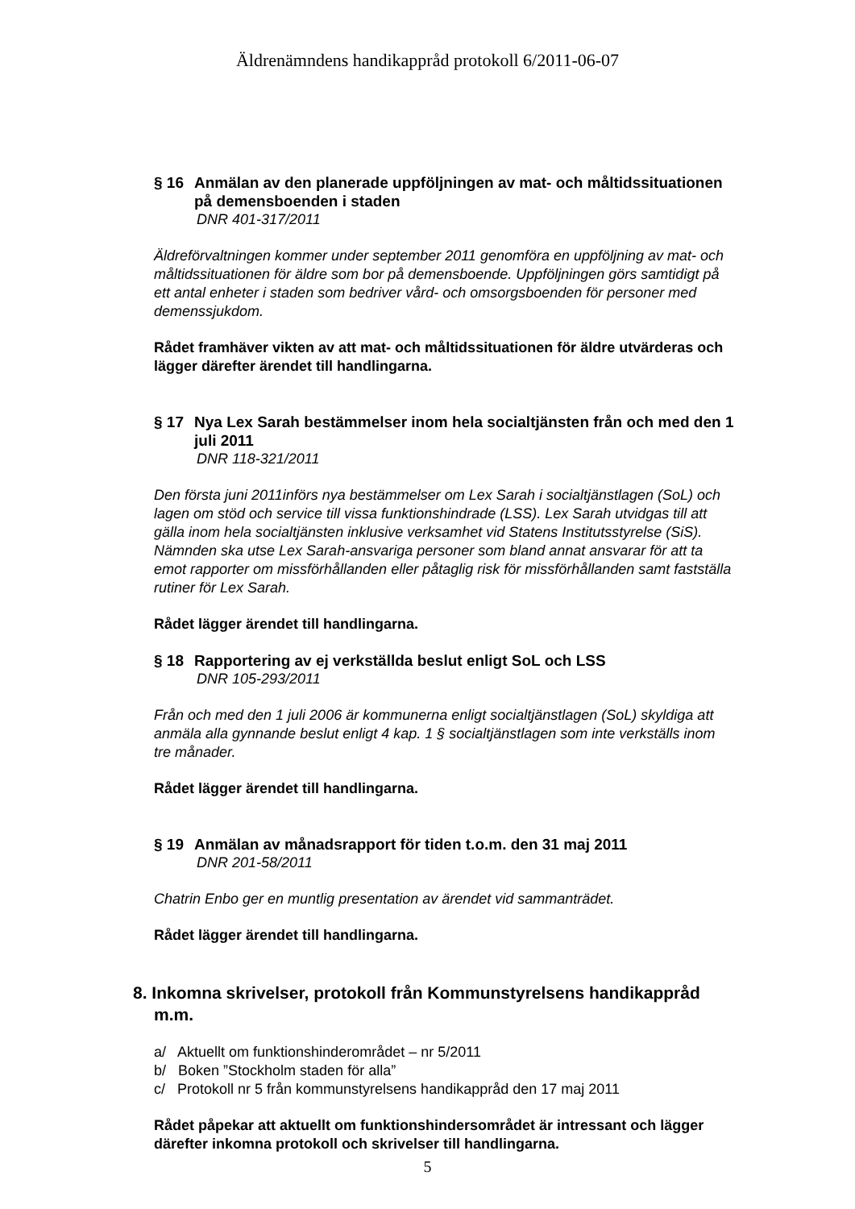Äldrenämndens handikappråd protokoll 6/2011-06-07
§ 16 Anmälan av den planerade uppföljningen av mat- och måltidssituationen på demensboenden i staden
DNR 401-317/2011
Äldreförvaltningen kommer under september 2011 genomföra en uppföljning av mat- och måltidssituationen för äldre som bor på demensboende. Uppföljningen görs samtidigt på ett antal enheter i staden som bedriver vård- och omsorgsboenden för personer med demenssjukdom.
Rådet framhäver vikten av att mat- och måltidssituationen för äldre utvärderas och lägger därefter ärendet till handlingarna.
§ 17 Nya Lex Sarah bestämmelser inom hela socialtjänsten från och med den 1 juli 2011
DNR 118-321/2011
Den första juni 2011införs nya bestämmelser om Lex Sarah i socialtjänstlagen (SoL) och lagen om stöd och service till vissa funktionshindrade (LSS). Lex Sarah utvidgas till att gälla inom hela socialtjänsten inklusive verksamhet vid Statens Institutsstyrelse (SiS). Nämnden ska utse Lex Sarah-ansvariga personer som bland annat ansvarar för att ta emot rapporter om missförhållanden eller påtaglig risk för missförhållanden samt fastställa rutiner för Lex Sarah.
Rådet lägger ärendet till handlingarna.
§ 18 Rapportering av ej verkställda beslut enligt SoL och LSS
DNR 105-293/2011
Från och med den 1 juli 2006 är kommunerna enligt socialtjänstlagen (SoL) skyldiga att anmäla alla gynnande beslut enligt 4 kap. 1 § socialtjänstlagen som inte verkställs inom tre månader.
Rådet lägger ärendet till handlingarna.
§ 19 Anmälan av månadsrapport för tiden t.o.m. den 31 maj 2011
DNR 201-58/2011
Chatrin Enbo ger en muntlig presentation av ärendet vid sammanträdet.
Rådet lägger ärendet till handlingarna.
8. Inkomna skrivelser, protokoll från Kommunstyrelsens handikappråd m.m.
a/ Aktuellt om funktionshinderområdet – nr 5/2011
b/ Boken ”Stockholm staden för alla”
c/ Protokoll nr 5 från kommunstyrelsens handikappråd den 17 maj 2011
Rådet påpekar att aktuellt om funktionshindersområdet är intressant och lägger därefter inkomna protokoll och skrivelser till handlingarna.
5